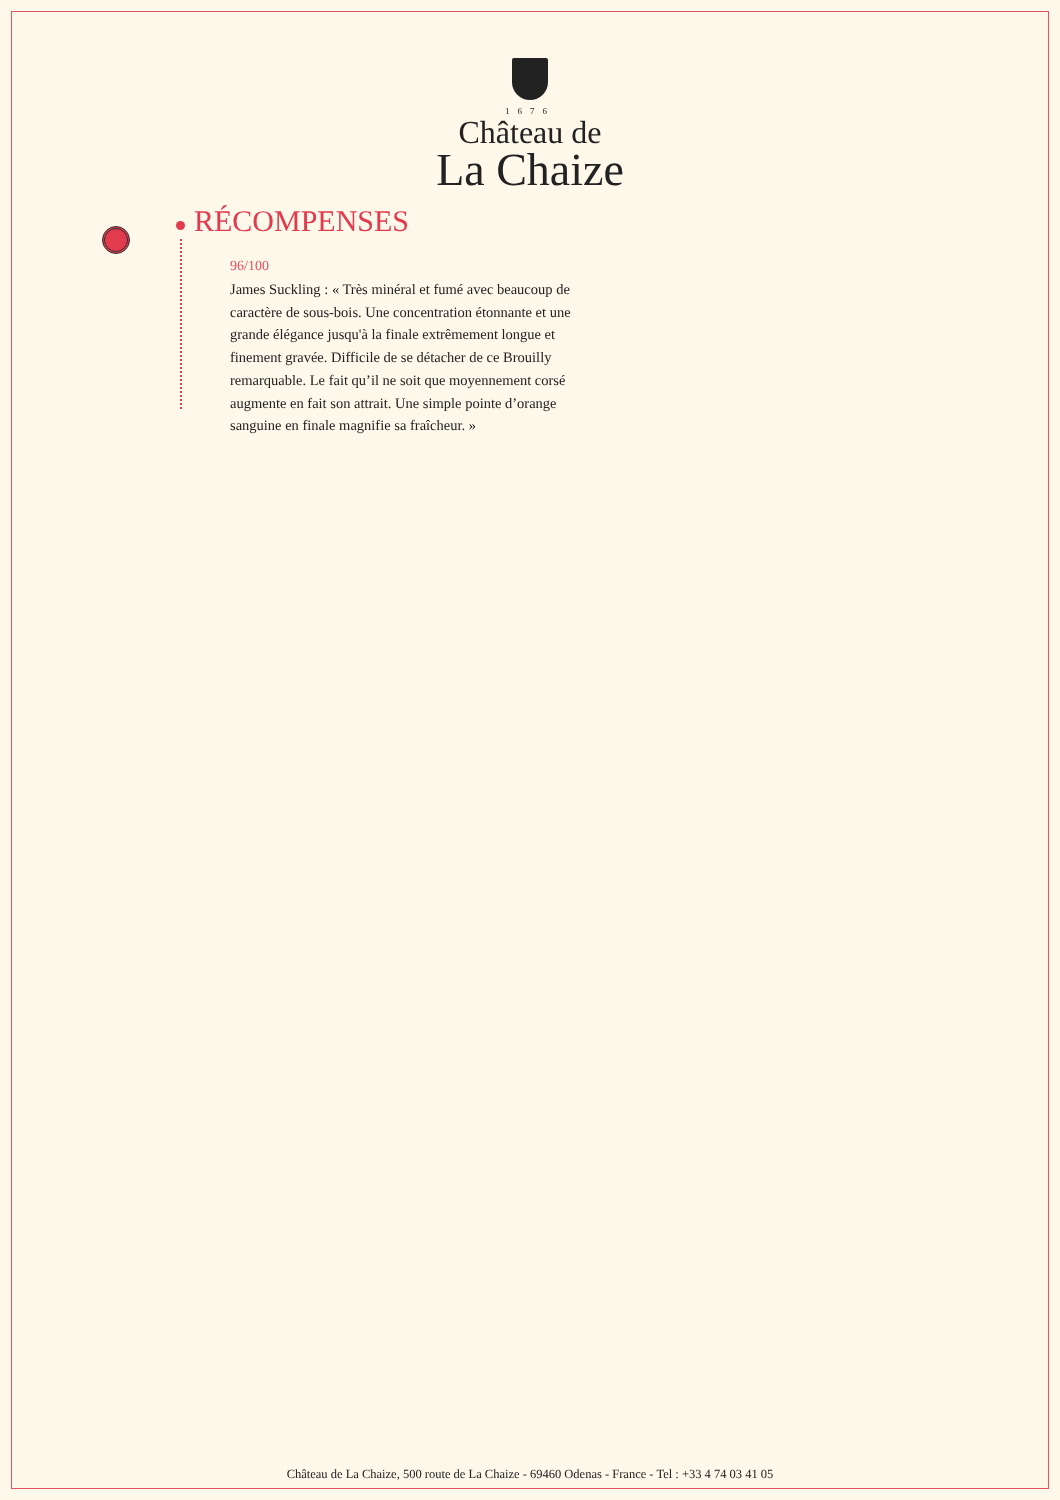1676
Château de
La Chaize
RÉCOMPENSES
96/100
James Suckling : « Très minéral et fumé avec beaucoup de caractère de sous-bois. Une concentration étonnante et une grande élégance jusqu'à la finale extrêmement longue et finement gravée. Difficile de se détacher de ce Brouilly remarquable. Le fait qu’il ne soit que moyennement corsé augmente en fait son attrait. Une simple pointe d’orange sanguine en finale magnifie sa fraîcheur. »
Château de La Chaize, 500 route de La Chaize - 69460 Odenas - France - Tel : +33 4 74 03 41 05